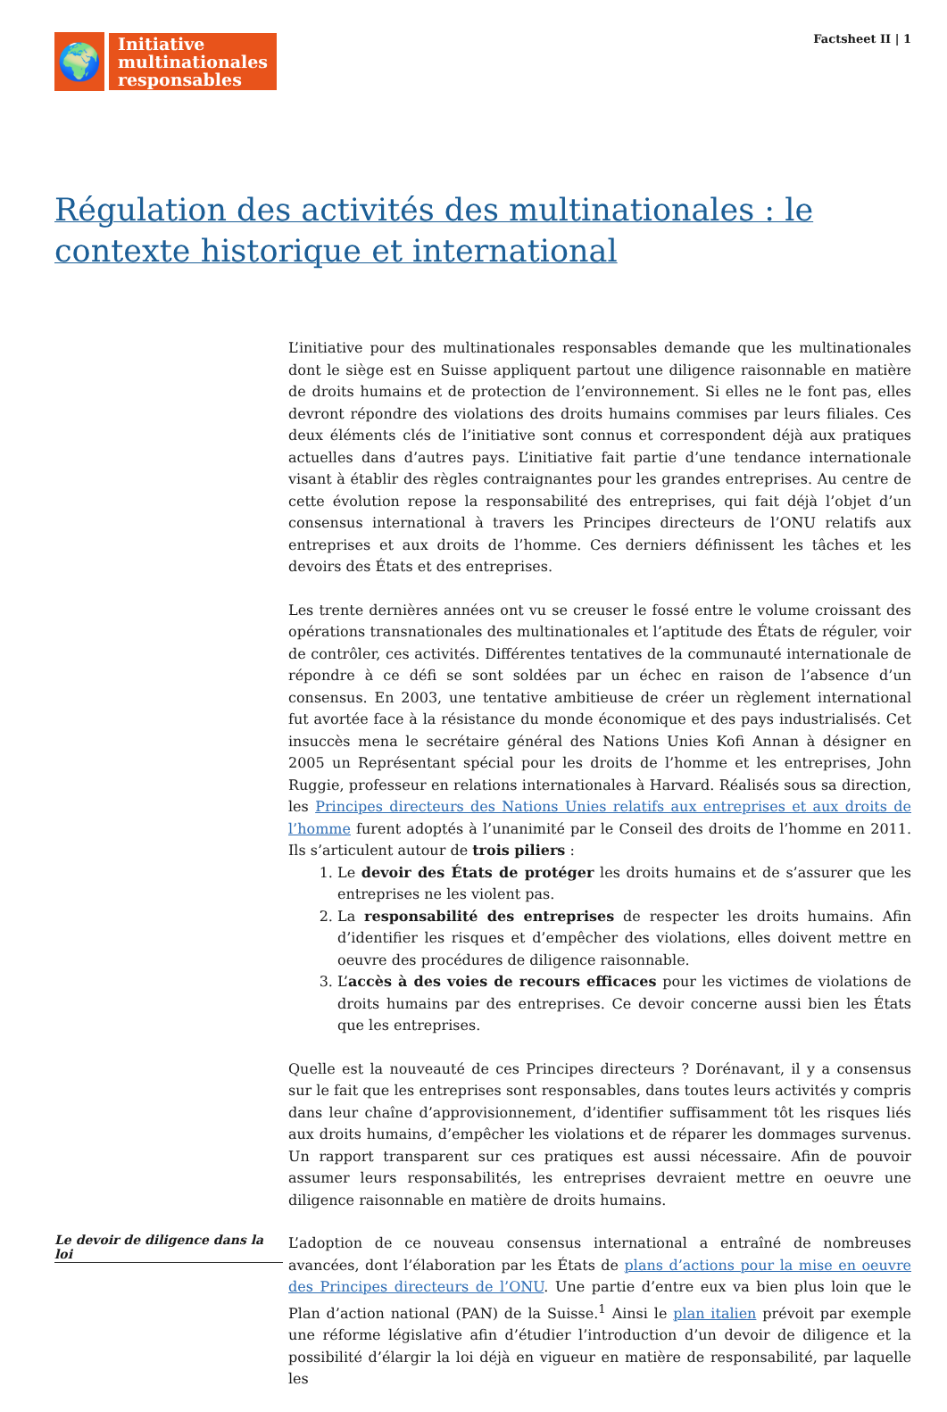🌍
Initiative
multinationales
responsables
Factsheet II | 1
Régulation des activités des multinationales : le contexte historique et international
L’initiative pour des multinationales responsables demande que les multinationales dont le siège est en Suisse appliquent partout une diligence raisonnable en matière de droits humains et de protection de l’environnement. Si elles ne le font pas, elles devront répondre des violations des droits humains commises par leurs filiales. Ces deux éléments clés de l’initiative sont connus et correspondent déjà aux pratiques actuelles dans d’autres pays. L’initiative fait partie d’une tendance internationale visant à établir des règles contraignantes pour les grandes entreprises. Au centre de cette évolution repose la responsabilité des entreprises, qui fait déjà l’objet d’un consensus international à travers les Principes directeurs de l’ONU relatifs aux entreprises et aux droits de l’homme. Ces derniers définissent les tâches et les devoirs des États et des entreprises.
Les trente dernières années ont vu se creuser le fossé entre le volume croissant des opérations transnationales des multinationales et l’aptitude des États de réguler, voir de contrôler, ces activités. Différentes tentatives de la communauté internationale de répondre à ce défi se sont soldées par un échec en raison de l’absence d’un consensus. En 2003, une tentative ambitieuse de créer un règlement international fut avortée face à la résistance du monde économique et des pays industrialisés. Cet insuccès mena le secrétaire général des Nations Unies Kofi Annan à désigner en 2005 un Représentant spécial pour les droits de l’homme et les entreprises, John Ruggie, professeur en relations internationales à Harvard. Réalisés sous sa direction, les Principes directeurs des Nations Unies relatifs aux entreprises et aux droits de l’homme furent adoptés à l’unanimité par le Conseil des droits de l’homme en 2011. Ils s’articulent autour de trois piliers :
1. Le devoir des États de protéger les droits humains et de s’assurer que les entreprises ne les violent pas.
2. La responsabilité des entreprises de respecter les droits humains. Afin d’identifier les risques et d’empêcher des violations, elles doivent mettre en oeuvre des procédures de diligence raisonnable.
3. L’accès à des voies de recours efficaces pour les victimes de violations de droits humains par des entreprises. Ce devoir concerne aussi bien les États que les entreprises.
Quelle est la nouveauté de ces Principes directeurs ? Dorénavant, il y a consensus sur le fait que les entreprises sont responsables, dans toutes leurs activités y compris dans leur chaîne d’approvisionnement, d’identifier suffisamment tôt les risques liés aux droits humains, d’empêcher les violations et de réparer les dommages survenus. Un rapport transparent sur ces pratiques est aussi nécessaire. Afin de pouvoir assumer leurs responsabilités, les entreprises devraient mettre en oeuvre une diligence raisonnable en matière de droits humains.
Le devoir de diligence dans la loi
L’adoption de ce nouveau consensus international a entraîné de nombreuses avancées, dont l’élaboration par les États de plans d’actions pour la mise en oeuvre des Principes directeurs de l’ONU. Une partie d’entre eux va bien plus loin que le Plan d’action national (PAN) de la Suisse.<sup>1</sup> Ainsi le plan italien prévoit par exemple une réforme législative afin d’étudier l’introduction d’un devoir de diligence et la possibilité d’élargir la loi déjà en vigueur en matière de responsabilité, par laquelle les